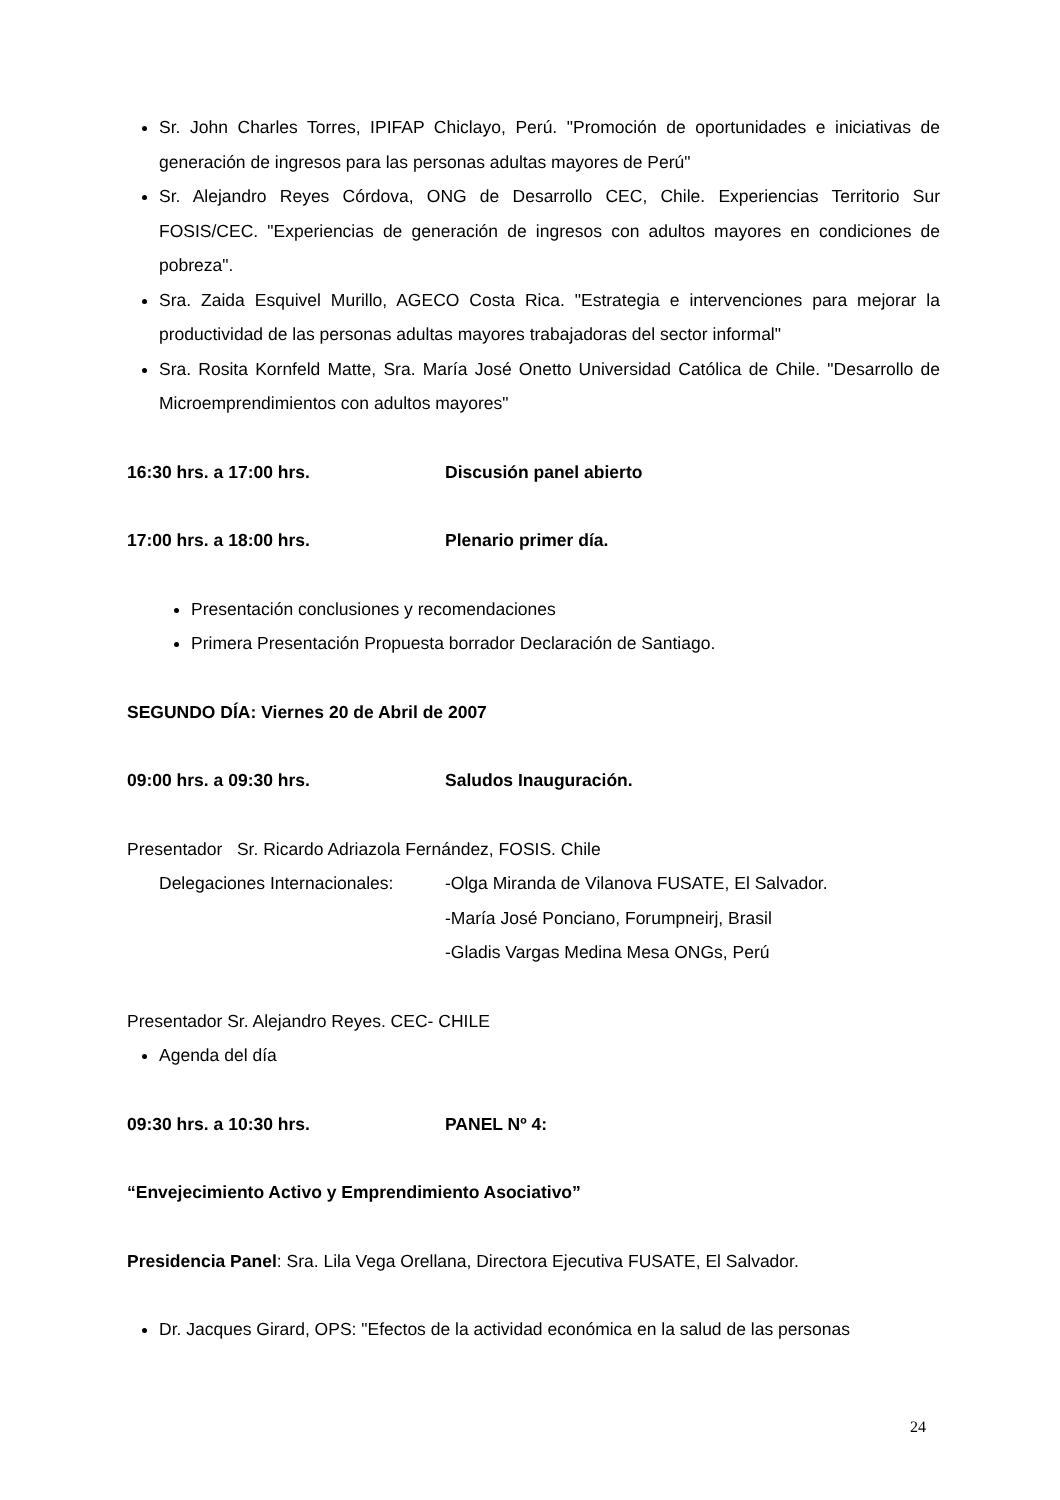Sr. John Charles Torres, IPIFAP Chiclayo, Perú. "Promoción de oportunidades e iniciativas de generación de ingresos para las personas adultas mayores de Perú"
Sr. Alejandro Reyes Córdova, ONG de Desarrollo CEC, Chile. Experiencias Territorio Sur FOSIS/CEC. "Experiencias de generación de ingresos con adultos mayores en condiciones de pobreza".
Sra. Zaida Esquivel Murillo, AGECO Costa Rica. "Estrategia e intervenciones para mejorar la productividad de las personas adultas mayores trabajadoras del sector informal"
Sra. Rosita Kornfeld Matte, Sra. María José Onetto Universidad Católica de Chile. "Desarrollo de Microemprendimientos con adultos mayores"
16:30 hrs. a 17:00 hrs. Discusión panel abierto
17:00 hrs. a 18:00 hrs. Plenario primer día.
Presentación conclusiones y recomendaciones
Primera Presentación Propuesta borrador Declaración de Santiago.
SEGUNDO DÍA: Viernes 20 de Abril de 2007
09:00 hrs. a 09:30 hrs. Saludos Inauguración.
Presentador Sr. Ricardo Adriazola Fernández, FOSIS. Chile
Delegaciones Internacionales: -Olga Miranda de Vilanova FUSATE, El Salvador.
-María José Ponciano, Forumpneirj, Brasil
-Gladis Vargas Medina Mesa ONGs, Perú
Presentador Sr. Alejandro Reyes. CEC- CHILE
Agenda del día
09:30 hrs. a 10:30 hrs. PANEL Nº 4:
“Envejecimiento Activo y Emprendimiento Asociativo”
Presidencia Panel: Sra. Lila Vega Orellana, Directora Ejecutiva FUSATE, El Salvador.
Dr. Jacques Girard, OPS: "Efectos de la actividad económica en la salud de las personas
24